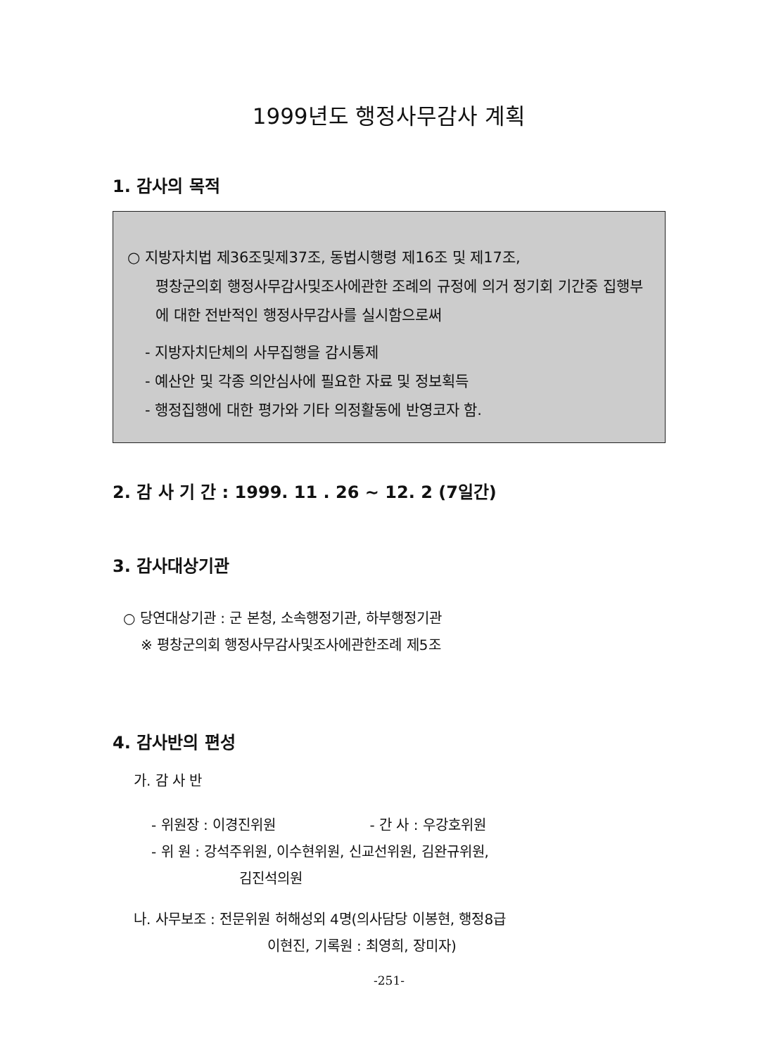1999년도 행정사무감사 계획
1. 감사의 목적
○ 지방자치법 제36조및제37조, 동법시행령 제16조 및 제17조,
평창군의회 행정사무감사및조사에관한 조례의 규정에 의거 정기회 기간중 집행부에 대한 전반적인 행정사무감사를 실시함으로써
- 지방자치단체의 사무집행을 감시통제
- 예산안 및 각종 의안심사에 필요한 자료 및 정보획득
- 행정집행에 대한 평가와 기타 의정활동에 반영코자 함.
2. 감 사 기 간 : 1999. 11 . 26 ~ 12. 2 (7일간)
3. 감사대상기관
○ 당연대상기관 : 군 본청, 소속행정기관, 하부행정기관
※ 평창군의회 행정사무감사및조사에관한조례 제5조
4. 감사반의 편성
가. 감 사 반
- 위원장 : 이경진위원 - 간 사 : 우강호위원
- 위 원 : 강석주위원, 이수현위원, 신교선위원, 김완규위원,
김진석의원
나. 사무보조 : 전문위원 허해성외 4명(의사담당 이봉현, 행정8급
이현진, 기록원 : 최영희, 장미자)
-251-